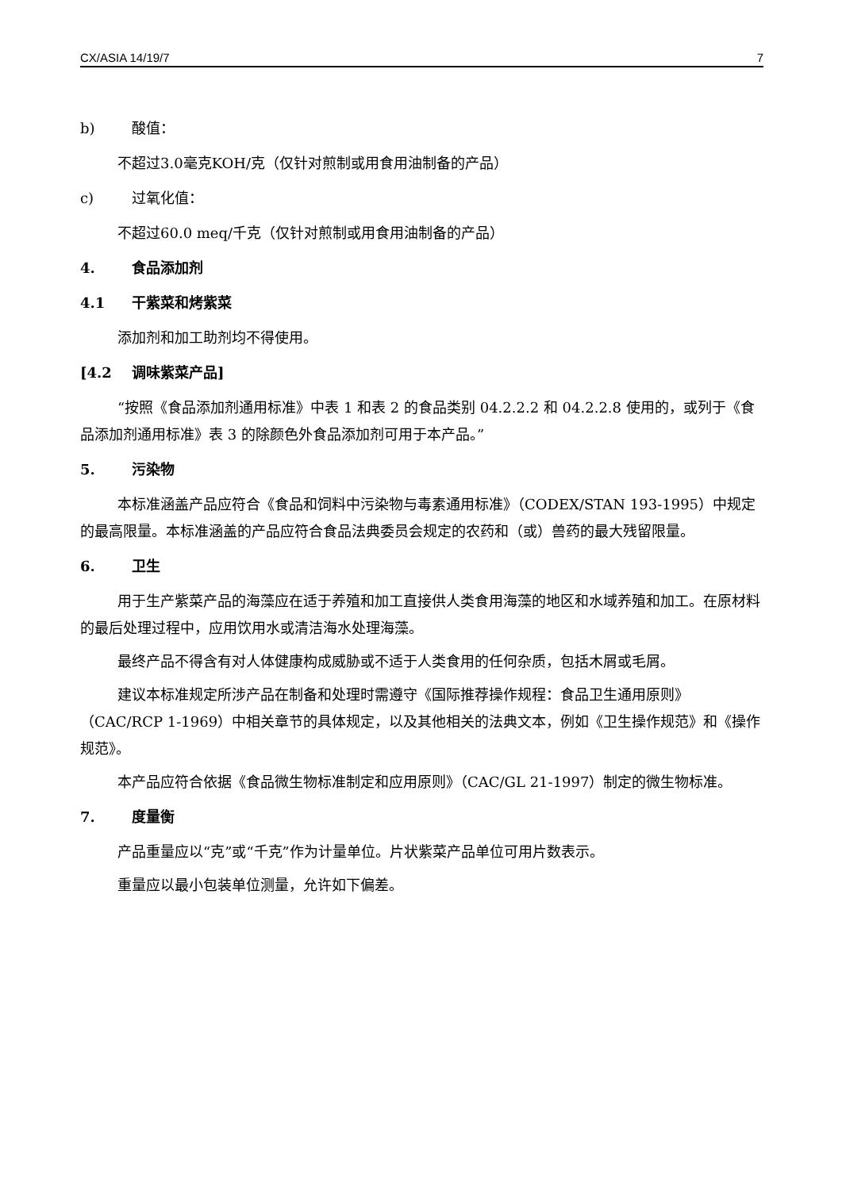CX/ASIA 14/19/7 7
b) 酸值：
不超过3.0毫克KOH/克（仅针对煎制或用食用油制备的产品）
c) 过氧化值：
不超过60.0 meq/千克（仅针对煎制或用食用油制备的产品）
4. 食品添加剂
4.1 干紫菜和烤紫菜
添加剂和加工助剂均不得使用。
[4.2 调味紫菜产品]
“按照《食品添加剂通用标准》中表 1 和表 2 的食品类别 04.2.2.2 和 04.2.2.8 使用的，或列于《食品添加剂通用标准》表 3 的除颜色外食品添加剂可用于本产品。”
5. 污染物
本标准涵盖产品应符合《食品和饲料中污染物与毒素通用标准》（CODEX/STAN 193-1995）中规定的最高限量。本标准涵盖的产品应符合食品法典委员会规定的农药和（或）兽药的最大残留限量。
6. 卫生
用于生产紫菜产品的海藻应在适于养殖和加工直接供人类食用海藻的地区和水域养殖和加工。在原材料的最后处理过程中，应用饮用水或清洁海水处理海藻。
最终产品不得含有对人体健康构成威胁或不适于人类食用的任何杂质，包括木屑或毛屑。
建议本标准规定所涉产品在制备和处理时需遵守《国际推荐操作规程：食品卫生通用原则》（CAC/RCP 1-1969）中相关章节的具体规定，以及其他相关的法典文本，例如《卫生操作规范》和《操作规范》。
本产品应符合依据《食品微生物标准制定和应用原则》（CAC/GL 21-1997）制定的微生物标准。
7. 度量衡
产品重量应以“克”或“千克”作为计量单位。片状紫菜产品单位可用片数表示。
重量应以最小包装单位测量，允许如下偏差。